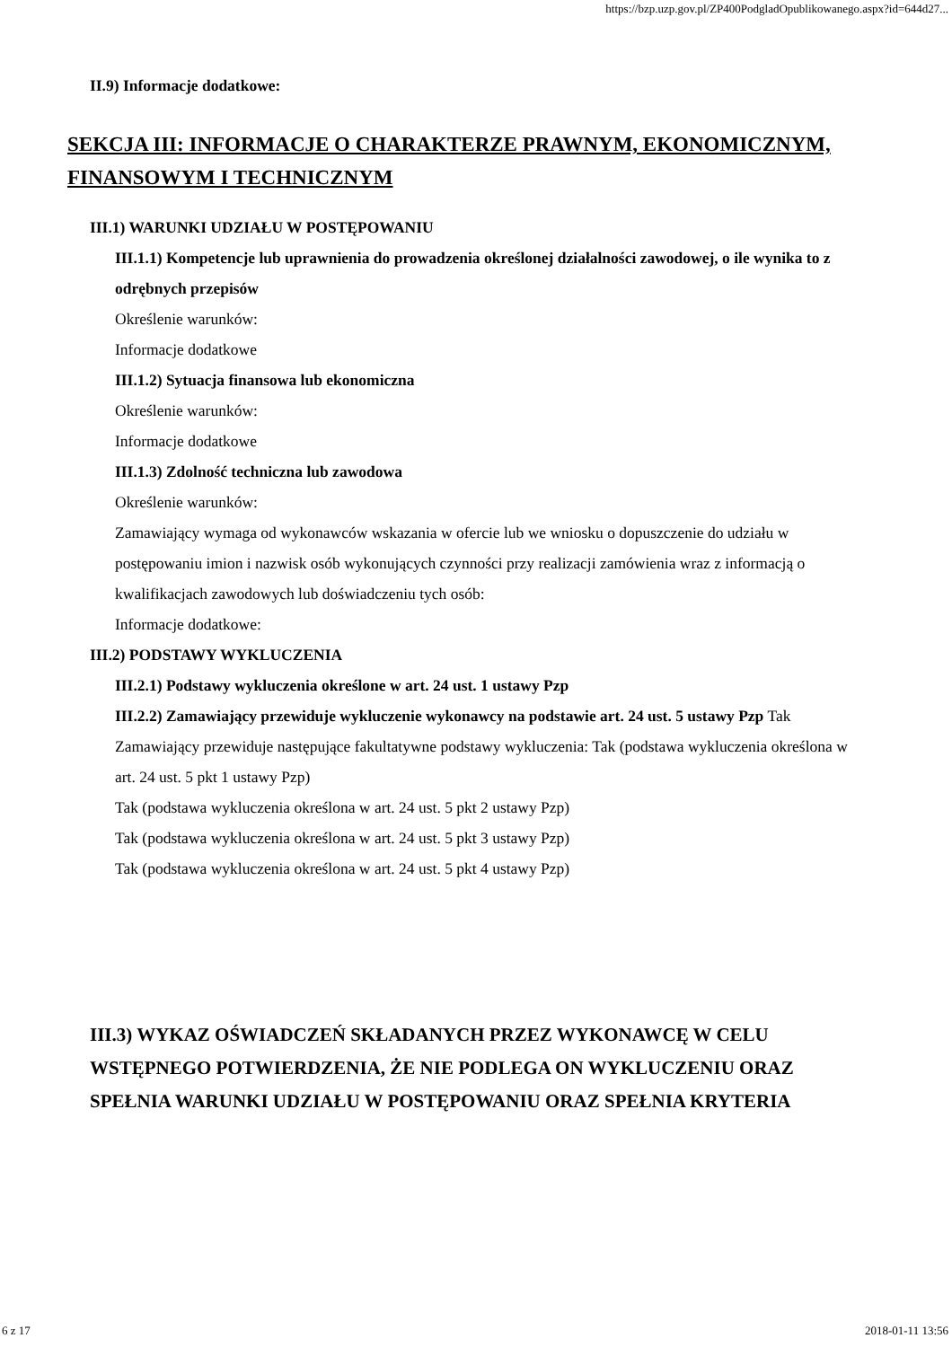https://bzp.uzp.gov.pl/ZP400PodgladOpublikowanego.aspx?id=644d27...
II.9) Informacje dodatkowe:
SEKCJA III: INFORMACJE O CHARAKTERZE PRAWNYM, EKONOMICZNYM, FINANSOWYM I TECHNICZNYM
III.1) WARUNKI UDZIAŁU W POSTĘPOWANIU
III.1.1) Kompetencje lub uprawnienia do prowadzenia określonej działalności zawodowej, o ile wynika to z odrębnych przepisów
Określenie warunków:
Informacje dodatkowe
III.1.2) Sytuacja finansowa lub ekonomiczna
Określenie warunków:
Informacje dodatkowe
III.1.3) Zdolność techniczna lub zawodowa
Określenie warunków:
Zamawiający wymaga od wykonawców wskazania w ofercie lub we wniosku o dopuszczenie do udziału w postępowaniu imion i nazwisk osób wykonujących czynności przy realizacji zamówienia wraz z informacją o kwalifikacjach zawodowych lub doświadczeniu tych osób:
Informacje dodatkowe:
III.2) PODSTAWY WYKLUCZENIA
III.2.1) Podstawy wykluczenia określone w art. 24 ust. 1 ustawy Pzp
III.2.2) Zamawiający przewiduje wykluczenie wykonawcy na podstawie art. 24 ust. 5 ustawy Pzp Tak Zamawiający przewiduje następujące fakultatywne podstawy wykluczenia: Tak (podstawa wykluczenia określona w art. 24 ust. 5 pkt 1 ustawy Pzp)
Tak (podstawa wykluczenia określona w art. 24 ust. 5 pkt 2 ustawy Pzp)
Tak (podstawa wykluczenia określona w art. 24 ust. 5 pkt 3 ustawy Pzp)
Tak (podstawa wykluczenia określona w art. 24 ust. 5 pkt 4 ustawy Pzp)
III.3) WYKAZ OŚWIADCZEŃ SKŁADANYCH PRZEZ WYKONAWCĘ W CELU WSTĘPNEGO POTWIERDZENIA, ŻE NIE PODLEGA ON WYKLUCZENIU ORAZ SPEŁNIA WARUNKI UDZIAŁU W POSTĘPOWANIU ORAZ SPEŁNIA KRYTERIA
6 z 17 2018-01-11 13:56